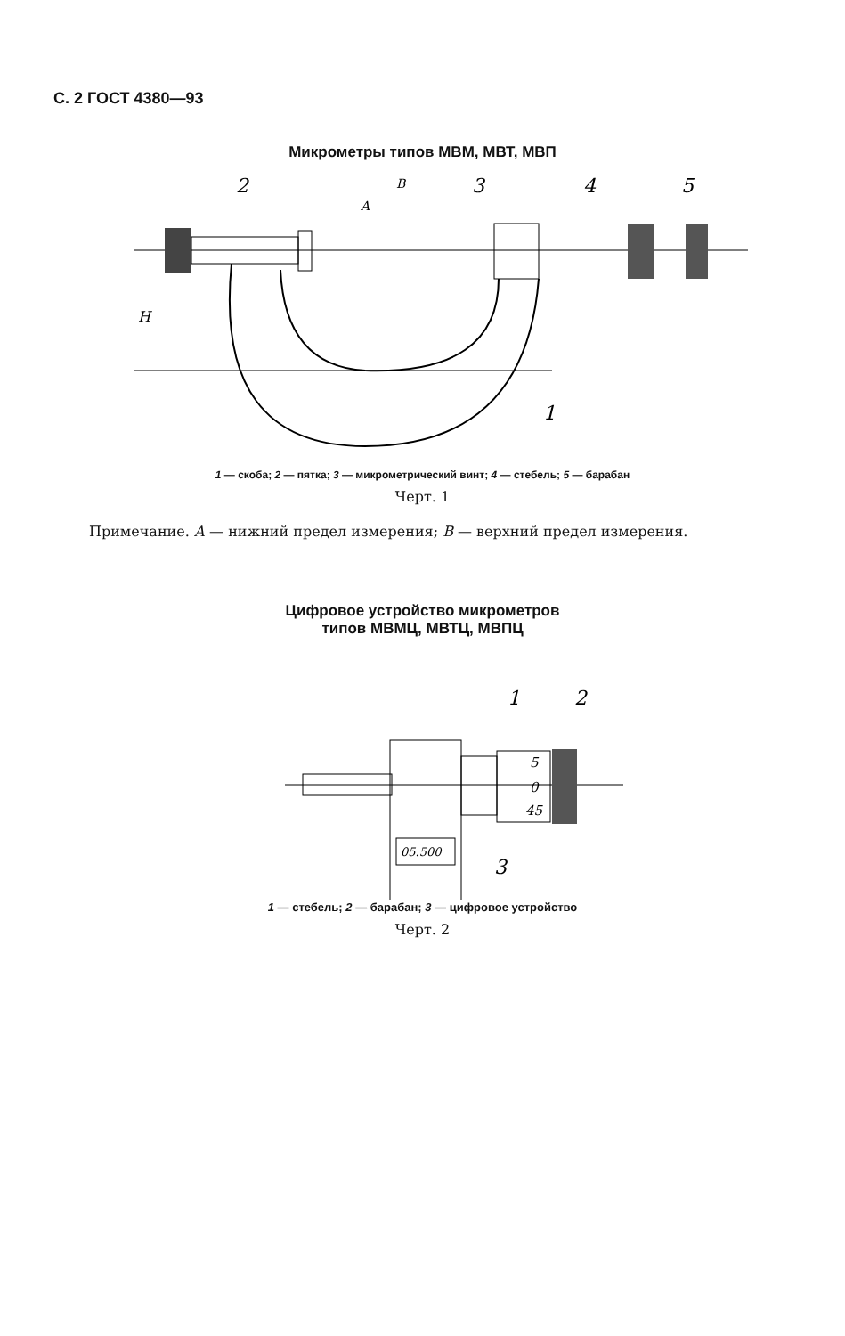С. 2 ГОСТ 4380—93
Микрометры типов МВМ, МВТ, МВП
2
3
4
5
1
H
A
B
1 — скоба; 2 — пятка; 3 — микрометрический винт; 4 — стебель; 5 — барабан
Черт. 1
Примечание. А — нижний предел измерения; В — верхний предел измерения.
Цифровое устройство микрометров
типов МВМЦ, МВТЦ, МВПЦ
05.500
5
0
45
1
2
3
1 — стебель; 2 — барабан; 3 — цифровое устройство
Черт. 2